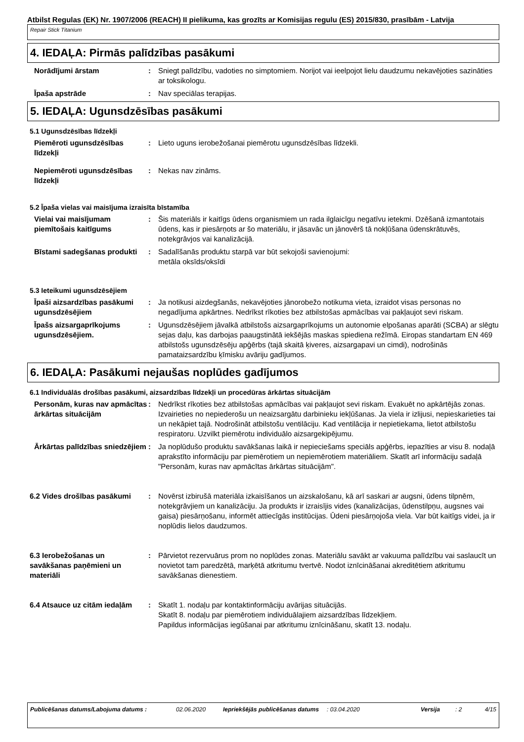Atbilst Regulas (EK) Nr. 1907/2006 (REACH) II pielikuma, kas grozīts ar Komisijas regulu (ES) 2015/830, prasībām - Latvija
Repair Stick Titanium
4. IEDAĻA: Pirmās palīdzības pasākumi
Norādījumi ārstam : Sniegt palīdzību, vadoties no simptomiem. Norijot vai ieelpojot lielu daudzumu nekavējoties sazināties ar toksikologu.
Īpaša apstrāde : Nav speciālas terapijas.
5. IEDAĻA: Ugunsdzēsības pasākumi
5.1 Ugunsdzēsības līdzekļi
Piemēroti ugunsdzēsības līdzekļi
: Lieto uguns ierobežošanai piemērotu ugunsdzēsības līdzekli.
Nepiemēroti ugunsdzēsības līdzekļi
: Nekas nav zināms.
5.2 Īpaša vielas vai maisījuma izraisīta bīstamība
Vielai vai maisījumam piemītošais kaitīgums
: Šis materiāls ir kaitīgs ūdens organismiem un rada ilglaicīgu negatīvu ietekmi. Dzēšanā izmantotais ūdens, kas ir piesārņots ar šo materiālu, ir jāsavāc un jānovērš tā nokļūšana ūdenskrātuvēs, notekgrāvjos vai kanalizācijā.
Bīstami sadegšanas produkti : Sadalīšanās produktu starpā var būt sekojoši savienojumi:
metāla oksīds/oksīdi
5.3 Ieteikumi ugunsdzēsējiem
Īpaši aizsardzības pasākumi ugunsdzēsējiem
: Ja notikusi aizdegšanās, nekavējoties jānorobežo notikuma vieta, izraidot visas personas no negadījuma apkārtnes. Nedrīkst rīkoties bez atbilstošas apmācības vai pakļaujot sevi riskam.
Īpašs aizsargaprīkojums ugunsdzēsējiem.
: Ugunsdzēsējiem jāvalkā atbilstošs aizsargaprīkojums un autonomie elpošanas aparāti (SCBA) ar slēgtu sejas daļu, kas darbojas paaugstinātā iekšējās maskas spiediena režīmā. Eiropas standartam EN 469 atbilstošs ugunsdzēsēju apģērbs (tajā skaitā ķiveres, aizsargapavi un cimdi), nodrošinās pamataizsardzību ķīmisku avāriju gadījumos.
6. IEDAĻA: Pasākumi nejaušas noplūdes gadījumos
6.1 Individuālās drošības pasākumi, aizsardzības līdzekļi un procedūras ārkārtas situācijām
Personām, kuras nav apmācītas ārkārtas situācijām
: Nedrīkst rīkoties bez atbilstošas apmācības vai pakļaujot sevi riskam. Evakuēt no apkārtējās zonas. Izvairieties no nepiederošu un neaizsargātu darbinieku iekļūšanas. Ja viela ir izlijusi, nepieskarieties tai un nekāpiet tajā. Nodrošināt atbilstošu ventilāciju. Kad ventilācija ir nepietiekama, lietot atbilstošu respiratoru. Uzvilkt piemērotu individuālo aizsargekipējumu.
Ārkārtas palīdzības sniedzējiem
: Ja noplūdušo produktu savākšanas laikā ir nepieciešams speciāls apģērbs, iepazīties ar visu 8. nodaļā aprakstīto informāciju par piemērotiem un nepiemērotiem materiāliem. Skatīt arī informāciju sadaļā "Personām, kuras nav apmācītas ārkārtas situācijām".
6.2 Vides drošības pasākumi : Novērst izbirušā materiāla izkaisīšanos un aizskalošanu, kā arī saskari ar augsni, ūdens tilpnēm, notekgrāvjiem un kanalizāciju. Ja produkts ir izraisījis vides (kanalizācijas, ūdenstilpņu, augsnes vai gaisa) piesārņošanu, informēt attiecīgās institūcijas. Ūdeni piesārņojoša viela. Var būt kaitīgs videi, ja ir noplūdis lielos daudzumos.
6.3 Ierobežošanas un savākšanas paņēmieni un materiāli
: Pārvietot rezervuārus prom no noplūdes zonas. Materiālu savākt ar vakuuma palīdzību vai saslaucīt un novietot tam paredzētā, marķētā atkritumu tvertvē. Nodot iznīcināšanai akreditētiem atkritumu savākšanas dienestiem.
6.4 Atsauce uz citām iedaļām
: Skatīt 1. nodaļu par kontaktinformāciju avārijas situācijās.
Skatīt 8. nodaļu par piemērotiem individuālajiem aizsardzības līdzekļiem.
Papildus informācijas iegūšanai par atkritumu iznīcināšanu, skatīt 13. nodaļu.
Publicēšanas datums/Labojuma datums : 02.06.2020 Iepriekšējās publicēšanas datums
: 03.04.2020 Versija : 2 4/15